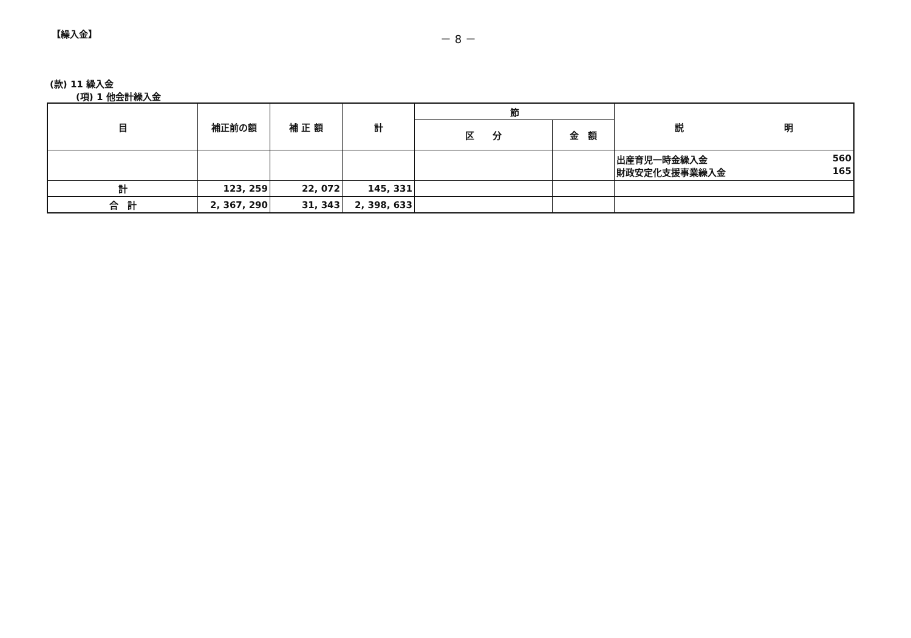【繰入金】
－ 8 －
(款) 11 繰入金
(項) 1 他会計繰入金
| 目 | 補正前の額 | 補 正 額 | 計 | 節 | | 説 明 |
| --- | --- | --- | --- | --- | --- | --- |
| | | | | 区 分 | 金 額 | |
| | | | | | | 出産育児一時金繰入金 560 財政安定化支援事業繰入金 165 |
| 計 | 123, 259 | 22, 072 | 145, 331 | | | |
| 合 計 | 2, 367, 290 | 31, 343 | 2, 398, 633 | | | |